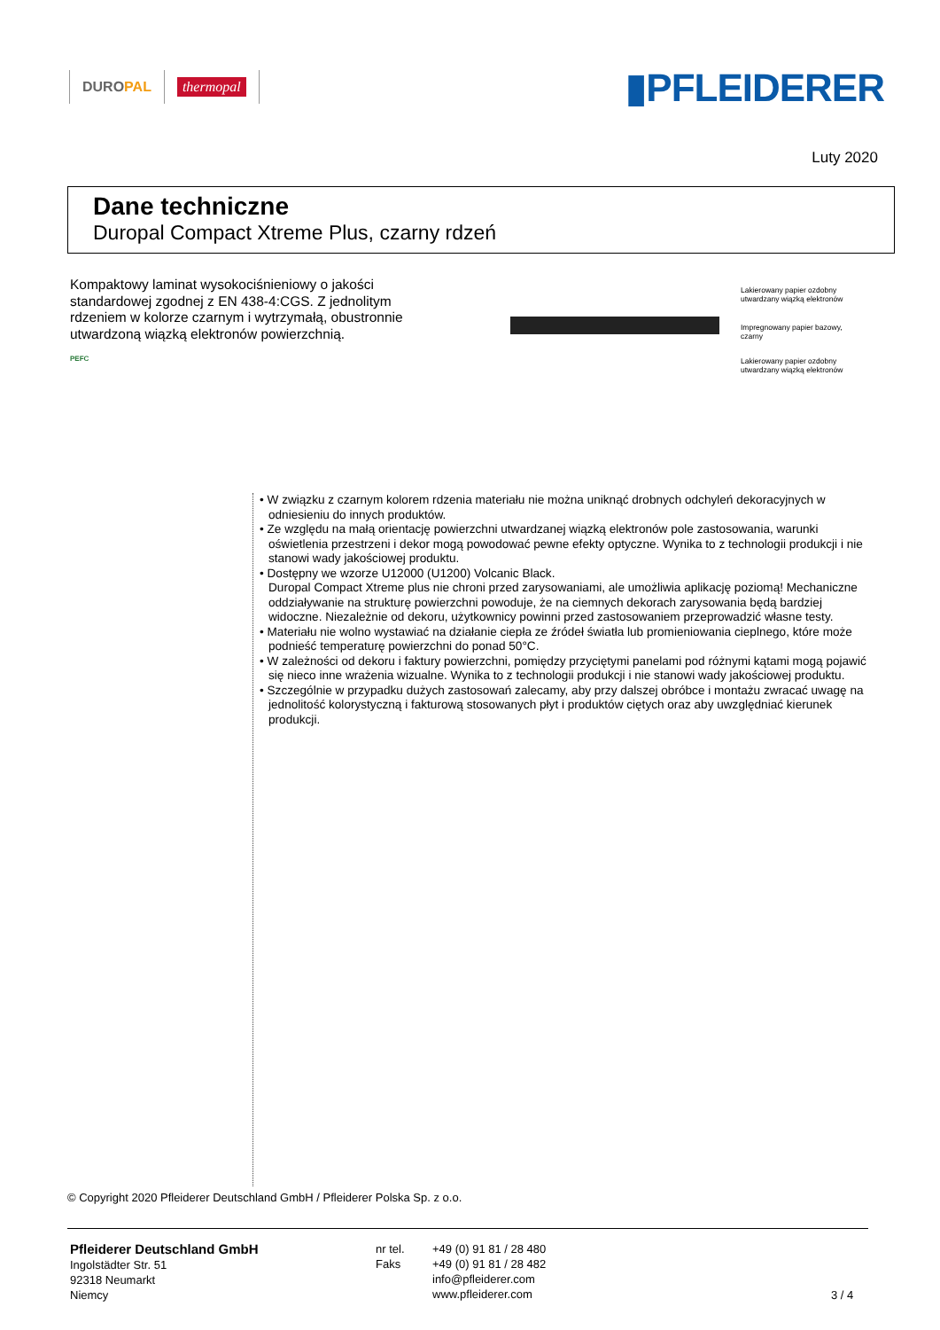DURO PAL thermopal
▮PFLEIDERER
Luty 2020
Dane techniczne
Duropal Compact Xtreme Plus, czarny rdzeń
Kompaktowy laminat wysokociśnieniowy o jakości standardowej zgodnej z EN 438-4:CGS. Z jednolitym rdzeniem w kolorze czarnym i wytrzymałą, obustronnie utwardzoną wiązką elektronów powierzchnią.
PEFC
Lakierowany papier ozdobny
utwardzany wiązką elektronów
Impregnowany papier bazowy,
czarny
Lakierowany papier ozdobny
utwardzany wiązką elektronów
• W związku z czarnym kolorem rdzenia materiału nie można uniknąć drobnych odchyleń dekoracyjnych w odniesieniu do innych produktów.
• Ze względu na małą orientację powierzchni utwardzanej wiązką elektronów pole zastosowania, warunki oświetlenia przestrzeni i dekor mogą powodować pewne efekty optyczne. Wynika to z technologii produkcji i nie stanowi wady jakościowej produktu.
• Dostępny we wzorze U12000 (U1200) Volcanic Black.
Duropal Compact Xtreme plus nie chroni przed zarysowaniami, ale umożliwia aplikację poziomą! Mechaniczne oddziaływanie na strukturę powierzchni powoduje, że na ciemnych dekorach zarysowania będą bardziej widoczne. Niezależnie od dekoru, użytkownicy powinni przed zastosowaniem przeprowadzić własne testy.
• Materiału nie wolno wystawiać na działanie ciepła ze źródeł światła lub promieniowania cieplnego, które może podnieść temperaturę powierzchni do ponad 50°C.
• W zależności od dekoru i faktury powierzchni, pomiędzy przyciętymi panelami pod różnymi kątami mogą pojawić się nieco inne wrażenia wizualne. Wynika to z technologii produkcji i nie stanowi wady jakościowej produktu.
• Szczególnie w przypadku dużych zastosowań zalecamy, aby przy dalszej obróbce i montażu zwracać uwagę na jednolitość kolorystyczną i fakturową stosowanych płyt i produktów ciętych oraz aby uwzględniać kierunek produkcji.
© Copyright 2020 Pfleiderer Deutschland GmbH / Pfleiderer Polska Sp. z o.o.
Pfleiderer Deutschland GmbH
Ingolstädter Str. 51
92318 Neumarkt
Niemcy
nr tel.
Faks
+49 (0) 91 81 / 28 480
+49 (0) 91 81 / 28 482
info@pfleiderer.com
www.pfleiderer.com
3 / 4